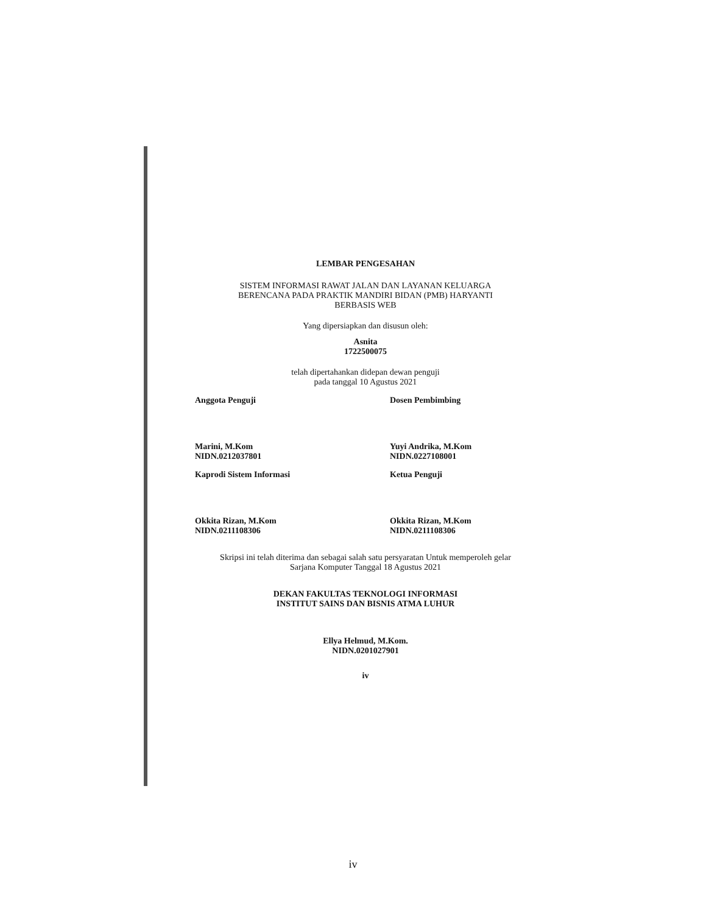LEMBAR PENGESAHAN
SISTEM INFORMASI RAWAT JALAN DAN LAYANAN KELUARGA
BERENCANA PADA PRAKTIK MANDIRI BIDAN (PMB) HARYANTI
BERBASIS WEB
Yang dipersiapkan dan disusun oleh:
Asnita
1722500075
telah dipertahankan didepan dewan penguji
pada tanggal 10 Agustus 2021
Anggota Penguji
Marini, M.Kom
NIDN.0212037801
Dosen Pembimbing
Yuyi Andrika, M.Kom
NIDN.0227108001
Kaprodi Sistem Informasi
Okkita Rizan, M.Kom
NIDN.0211108306
Ketua Penguji
Okkita Rizan, M.Kom
NIDN.0211108306
Skripsi ini telah diterima dan sebagai salah satu persyaratan Untuk memperoleh gelar
Sarjana Komputer Tanggal 18 Agustus 2021
DEKAN FAKULTAS TEKNOLOGI INFORMASI
INSTITUT SAINS DAN BISNIS ATMA LUHUR
Ellya Helmud, M.Kom.
NIDN.0201027901
iv
iv